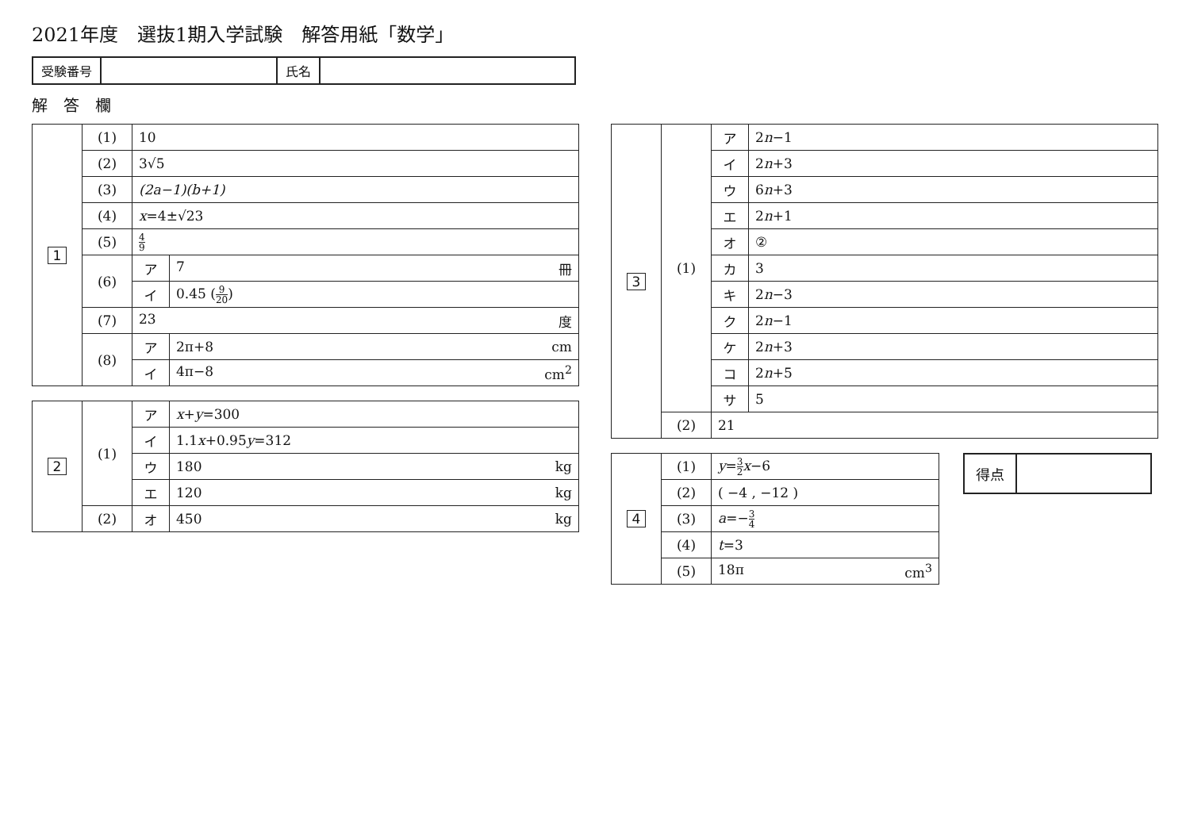2021年度　選抜1期入学試験　解答用紙「数学」
| 受験番号 | | 氏名 | |
解答欄
| 1 | (1) | 10 | |
| | (2) | 3√5 | |
| | (3) | (2a−1)(b+1) | |
| | (4) | x =4±√23 | |
| | (5) | 4 9 | |
| | (6) | ア | 7 冊 |
| | | イ | 0.45 ( 9 20 ) |
| | (7) | 23 度 | |
| | (8) | ア | 2π+8 cm |
| | | イ | 4π−8 cm<sup>2</sup> |
| 2 | (1) | ア | x + y =300 |
| | | イ | 1.1 x +0.95 y =312 |
| | | ウ | 180 kg |
| | | エ | 120 kg |
| | (2) | オ | 450 kg |
| 3 | (1) | ア | 2 n −1 |
| | | イ | 2 n +3 |
| | | ウ | 6 n +3 |
| | | エ | 2 n +1 |
| | | オ | ② |
| | | カ | 3 |
| | | キ | 2 n −3 |
| | | ク | 2 n −1 |
| | | ケ | 2 n +3 |
| | | コ | 2 n +5 |
| | | サ | 5 |
| | (2) | 21 | |
| 4 | (1) | y = 3 2 x −6 |
| | (2) | ( −4 , −12 ) |
| | (3) | a =− 3 4 |
| | (4) | t =3 |
| | (5) | 18π cm<sup>3</sup> |
| 得点 | |